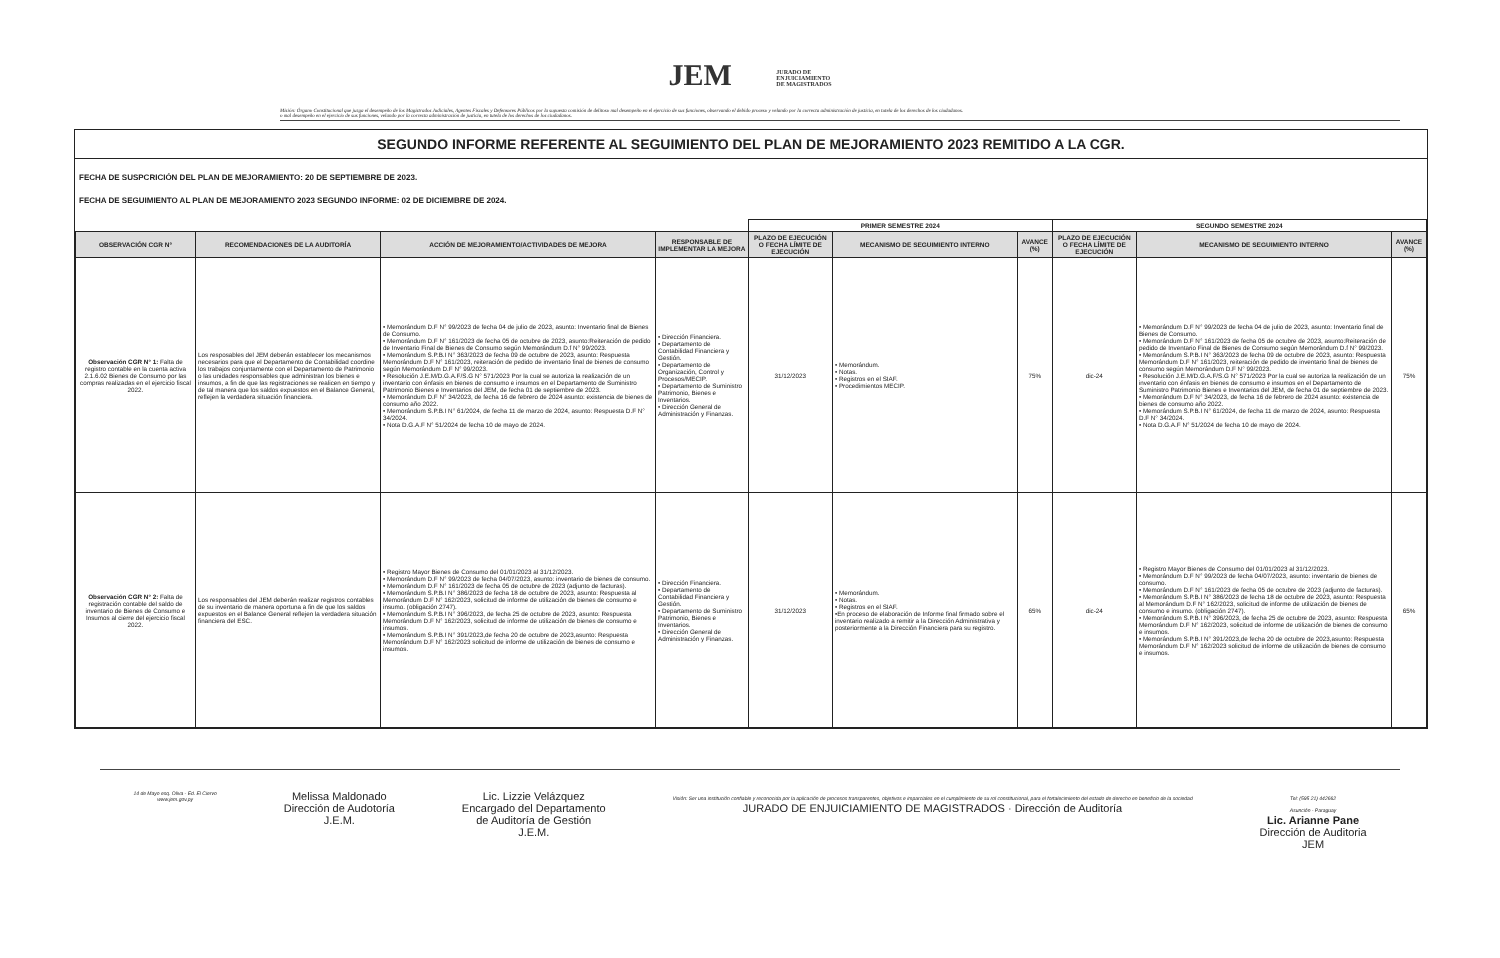JEM JURADO DE
ENJUICIAMIENTO
DE MAGISTRADOS
Misión: Órgano Constitucional que juzga el desempeño de los Magistrados Judiciales, Agentes Fiscales y Defensores Públicos por la supuesta comisión de delitoso mal desempeño en el ejercicio de sus funciones, observando el debido proceso y velando por la correcta administración de justicia, en tutela de los derechos de los ciudadanos.
o mal desempeño en el ejercicio de sus funciones, velando por la correcta administración de justicia, en tutela de los derechos de los ciudadanos.
SEGUNDO INFORME REFERENTE AL SEGUIMIENTO DEL PLAN DE MEJORAMIENTO 2023 REMITIDO A LA CGR.
FECHA DE SUSPCRICIÓN DEL PLAN DE MEJORAMIENTO: 20 DE SEPTIEMBRE DE 2023.
FECHA DE SEGUIMIENTO AL PLAN DE MEJORAMIENTO 2023 SEGUNDO INFORME: 02 DE DICIEMBRE DE 2024.
| | | | | PRIMER SEMESTRE 2024 | | | SEGUNDO SEMESTRE 2024 | | |
| --- | --- | --- | --- | --- | --- | --- | --- | --- | --- |
| OBSERVACIÓN CGR N° | RECOMENDACIONES DE LA AUDITORÍA | ACCIÓN DE MEJORAMIENTO/ACTIVIDADES DE MEJORA | RESPONSABLE DE IMPLEMENTAR LA MEJORA | PLAZO DE EJECUCIÓN O FECHA LÍMITE DE EJECUCIÓN | MECANISMO DE SEGUIMIENTO INTERNO | AVANCE (%) | PLAZO DE EJECUCIÓN O FECHA LÍMITE DE EJECUCIÓN | MECANISMO DE SEGUIMIENTO INTERNO | AVANCE (%) |
| Observación CGR N° 1: Falta de registro contable en la cuenta activa 2.1.6.02 Bienes de Consumo por las compras realizadas en el ejercicio fiscal 2022. | Los resposables del JEM deberán establecer los mecanismos necesarios para que el Departamento de Contabilidad coordine los trabajos conjuntamente con el Departamento de Patrimonio o las unidades responsables que administran los bienes e insumos, a fin de que las registraciones se realicen en tiempo y de tal manera que los saldos expuestos en el Balance General, reflejen la verdadera situación financiera. | • Memorándum D.F N° 99/2023 de fecha 04 de julio de 2023, asunto: Inventario final de Bienes de Consumo. • Memorándum D.F N° 161/2023 de fecha 05 de octubre de 2023, asunto:Reiteración de pedido de Inventario Final de Bienes de Consumo según Memorándum D.f N° 99/2023. • Memorándum S.P.B.I N° 363/2023 de fecha 09 de octubre de 2023, asunto: Respuesta Memorándum D.F N° 161/2023, reiteración de pedido de inventario final de bienes de consumo según Memorándum D.F N° 99/2023. • Resolución J.E.M/D.G.A.F/S.G N° 571/2023 Por la cual se autoriza la realización de un inventario con énfasis en bienes de consumo e insumos en el Departamento de Suministro Patrimonio Bienes e Inventarios del JEM, de fecha 01 de septiembre de 2023. • Memorándum D.F N° 34/2023, de fecha 16 de febrero de 2024 asunto: existencia de bienes de consumo año 2022. • Memorándum S.P.B.I N° 61/2024, de fecha 11 de marzo de 2024, asunto: Respuesta D.F N° 34/2024. • Nota D.G.A.F N° 51/2024 de fecha 10 de mayo de 2024. | • Dirección Financiera. • Departamento de Contabilidad Financiera y Gestión. • Departamento de Organización, Control y Procesos/MECIP. • Departamento de Suministro Patrimonio, Bienes e Inventarios. • Dirección General de Administración y Finanzas. | 31/12/2023 | • Memorándum. • Notas. • Registros en el SIAF. • Procedimientos MECIP. | 75% | dic-24 | • Memorándum D.F N° 99/2023 de fecha 04 de julio de 2023, asunto: Inventario final de Bienes de Consumo. • Memorándum D.F N° 161/2023 de fecha 05 de octubre de 2023, asunto:Reiteración de pedido de Inventario Final de Bienes de Consumo según Memorándum D.f N° 99/2023. • Memorándum S.P.B.I N° 363/2023 de fecha 09 de octubre de 2023, asunto: Respuesta Memorándum D.F N° 161/2023, reiteración de pedido de inventario final de bienes de consumo según Memorándum D.F N° 99/2023. • Resolución J.E.M/D.G.A.F/S.G N° 571/2023 Por la cual se autoriza la realización de un inventario con énfasis en bienes de consumo e insumos en el Departamento de Suministro Patrimonio Bienes e Inventarios del JEM, de fecha 01 de septiembre de 2023. • Memorándum D.F N° 34/2023, de fecha 16 de febrero de 2024 asunto: existencia de bienes de consumo año 2022. • Memorándum S.P.B.I N° 61/2024, de fecha 11 de marzo de 2024, asunto: Respuesta D.F N° 34/2024. • Nota D.G.A.F N° 51/2024 de fecha 10 de mayo de 2024. | 75% |
| Observación CGR N° 2: Falta de registración contable del saldo de inventario de Bienes de Consumo e Insumos al cierre del ejercicio fiscal 2022. | Los responsables del JEM deberán realizar registros contables de su inventario de manera oportuna a fin de que los saldos expuestos en el Balance General reflejen la verdadera situación financiera del ESC. | • Registro Mayor Bienes de Consumo del 01/01/2023 al 31/12/2023. • Memorándum D.F N° 99/2023 de fecha 04/07/2023, asunto: inventario de bienes de consumo. • Memorándum D.F N° 161/2023 de fecha 05 de octubre de 2023 (adjunto de facturas). • Memorándum S.P.B.I N° 386/2023 de fecha 18 de octubre de 2023, asunto: Respuesta al Memorándum D.F N° 162/2023, solicitud de informe de utilización de bienes de consumo e insumo. (obligación 2747). • Memorándum S.P.B.I N° 396/2023, de fecha 25 de octubre de 2023, asunto: Respuesta Memorándum D.F N° 162/2023, solicitud de informe de utilización de bienes de consumo e insumos. • Memorándum S.P.B.I N° 391/2023,de fecha 20 de octubre de 2023,asunto: Respuesta Memorándum D.F N° 162/2023 solicitud de informe de utilización de bienes de consumo e insumos. | • Dirección Financiera. • Departamento de Contabilidad Financiera y Gestión. • Departamento de Suministro Patrimonio, Bienes e Inventarios. • Dirección General de Administración y Finanzas. | 31/12/2023 | • Memorándum. • Notas. • Registros en el SIAF. •En proceso de elaboración de Informe final firmado sobre el inventario realizado a remitir a la Dirección Administrativa y posteriormente a la Dirección Financiera para su registro. | 65% | dic-24 | • Registro Mayor Bienes de Consumo del 01/01/2023 al 31/12/2023. • Memorándum D.F N° 99/2023 de fecha 04/07/2023, asunto: inventario de bienes de consumo. • Memorándum D.F N° 161/2023 de fecha 05 de octubre de 2023 (adjunto de facturas). • Memorándum S.P.B.I N° 386/2023 de fecha 18 de octubre de 2023, asunto: Respuesta al Memorándum D.F N° 162/2023, solicitud de informe de utilización de bienes de consumo e insumo. (obligación 2747). • Memorándum S.P.B.I N° 396/2023, de fecha 25 de octubre de 2023, asunto: Respuesta Memorándum D.F N° 162/2023, solicitud de informe de utilización de bienes de consumo e insumos. • Memorándum S.P.B.I N° 391/2023,de fecha 20 de octubre de 2023,asunto: Respuesta Memorándum D.F N° 162/2023 solicitud de informe de utilización de bienes de consumo e insumos. | 65% |
14 de Mayo esq. Oliva - Ed. El Ciervo
www.jem.gov.py
Melissa Maldonado
Dirección de Audotoría
J.E.M.
Lic. Lizzie Velázquez
Encargado del Departamento
de Auditoría de Gestión
J.E.M.
Visión: Ser una institución confiable y reconocida por la aplicación de procesos transparentes, objetivos e imparciales en el cumplimiento de su rol constitucional, para el fortalecimiento del estado de derecho en beneficio de la sociedad
JURADO DE ENJUICIAMIENTO DE MAGISTRADOS · Dirección de Auditoría
Tel: (595 21) 442662
Asunción - Paraguay
Lic. Arianne Pane
Dirección de Auditoria
JEM